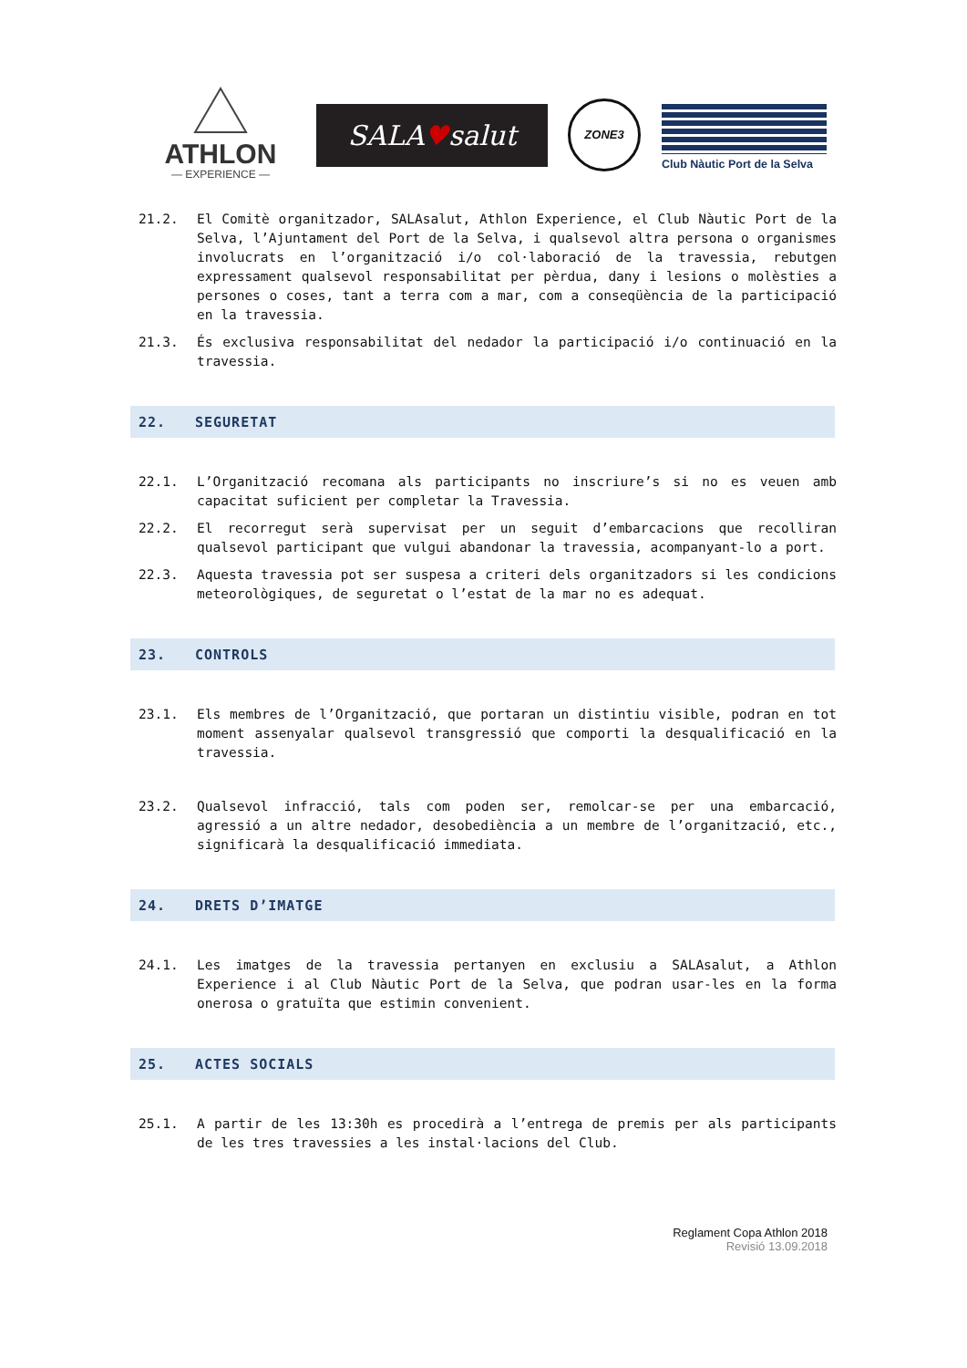ATHLON
— EXPERIENCE —
SALA♥salut ZONE3
Club Nàutic Port de la Selva
21.2. El Comitè organitzador, SALAsalut, Athlon Experience, el Club Nàutic Port de la Selva, l’Ajuntament del Port de la Selva, i qualsevol altra persona o organismes involucrats en l’organització i/o col·laboració de la travessia, rebutgen expressament qualsevol responsabilitat per pèrdua, dany i lesions o molèsties a persones o coses, tant a terra com a mar, com a conseqüència de la participació en la travessia.
21.3. És exclusiva responsabilitat del nedador la participació i/o continuació en la travessia.
22. SEGURETAT
22.1. L’Organització recomana als participants no inscriure’s si no es veuen amb capacitat suficient per completar la Travessia.
22.2. El recorregut serà supervisat per un seguit d’embarcacions que recolliran qualsevol participant que vulgui abandonar la travessia, acompanyant-lo a port.
22.3. Aquesta travessia pot ser suspesa a criteri dels organitzadors si les condicions meteorològiques, de seguretat o l’estat de la mar no es adequat.
23. CONTROLS
23.1. Els membres de l’Organització, que portaran un distintiu visible, podran en tot moment assenyalar qualsevol transgressió que comporti la desqualificació en la travessia.
23.2. Qualsevol infracció, tals com poden ser, remolcar-se per una embarcació, agressió a un altre nedador, desobediència a un membre de l’organització, etc., significarà la desqualificació immediata.
24. DRETS D’IMATGE
24.1. Les imatges de la travessia pertanyen en exclusiu a SALAsalut, a Athlon Experience i al Club Nàutic Port de la Selva, que podran usar-les en la forma onerosa o gratuïta que estimin convenient.
25. ACTES SOCIALS
25.1. A partir de les 13:30h es procedirà a l’entrega de premis per als participants de les tres travessies a les instal·lacions del Club.
Reglament Copa Athlon 2018
Revisió 13.09.2018